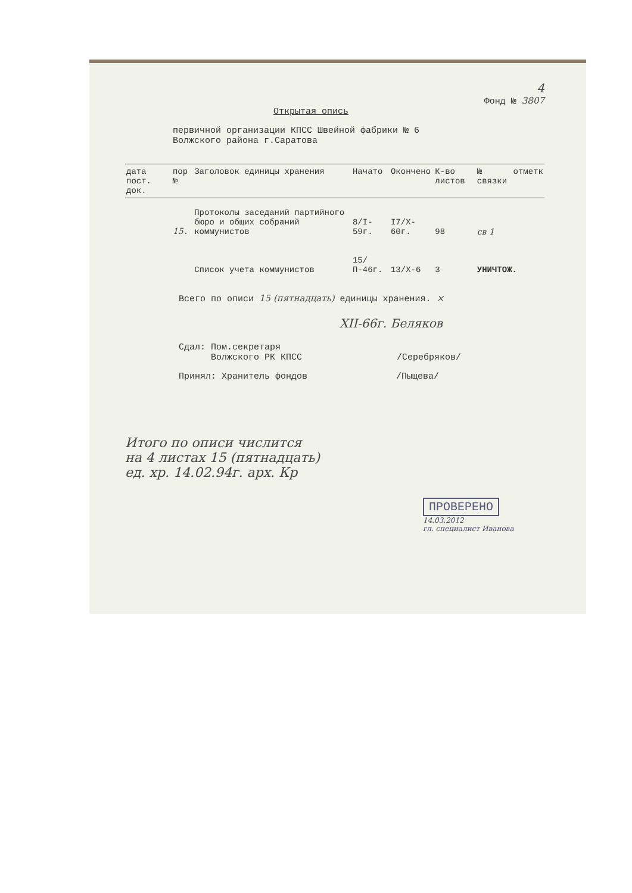4
Фонд № 3807
Открытая опись
первичной организации КПСС Швейной фабрики № 6
Волжского района г.Саратова
| дата пост. док. | пор № | Заголовок единицы хранения | Начато | Окончено | К-во листов | № связки | отметк |
| --- | --- | --- | --- | --- | --- | --- | --- |
| | 15 . | Протоколы заседаний партийного бюро и общих собраний коммунистов | 8/I-59г. | I7/X-60г. | 98 | св 1 | |
| | | Список учета коммунистов | 15/П-46г. | 13/X-6 | 3 | УНИЧТОЖ. | |
Всего по описи 15 (пятнадцать) единицы хранения. ×
XII-66г. Беляков
Сдал: Пом.секретаря
Волжского РК КПСС /Серебряков/
Принял: Хранитель фондов /Пыщева/
Итого по описи числится
на 4 листах 15 (пятнадцать)
ед. хр. 14.02.94г. арх. Кр
ПРОВЕРЕНО
14.03.2012
гл. специалист Иванова